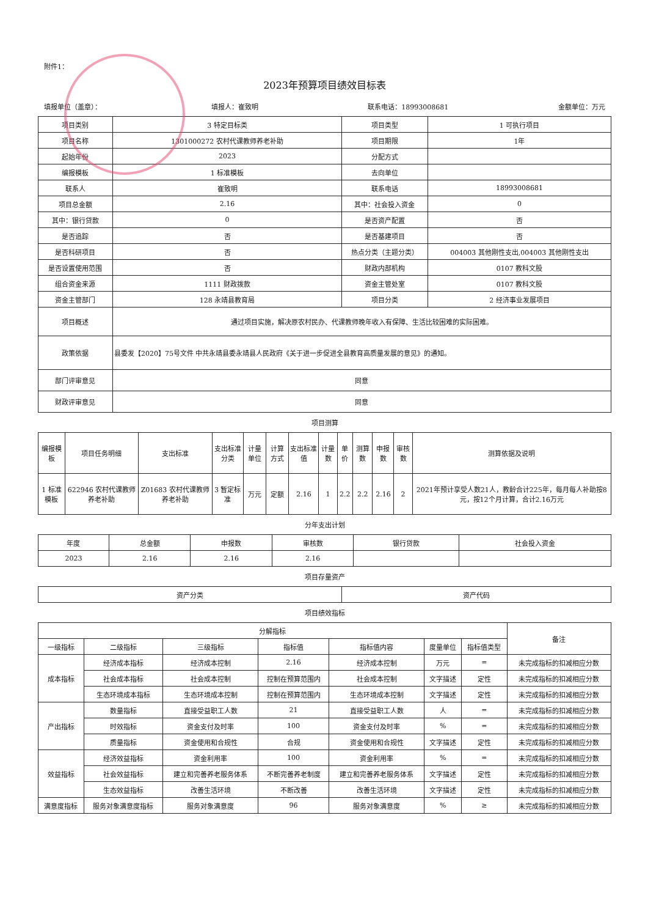附件1：
2023年预算项目绩效目标表
填报单位（盖章）： 填报人：崔致明 联系电话：18993008681 金额单位：万元
| 项目类别 | 3 特定目标类 | 项目类型 | 1 可执行项目 |
| 项目名称 | 1301000272 农村代课教师养老补助 | 项目期限 | 1年 |
| 起始年份 | 2023 | 分配方式 | |
| 编报模板 | 1 标准模板 | 去向单位 | |
| 联系人 | 崔致明 | 联系电话 | 18993008681 |
| 项目总金额 | 2.16 | 其中：社会投入资金 | 0 |
| 其中：银行贷款 | 0 | 是否资产配置 | 否 |
| 是否追踪 | 否 | 是否基建项目 | 否 |
| 是否科研项目 | 否 | 热点分类（主题分类） | 004003 其他刚性支出,004003 其他刚性支出 |
| 是否设置使用范围 | 否 | 财政内部机构 | 0107 教科文股 |
| 组合资金来源 | 1111 财政拨款 | 资金主管处室 | 0107 教科文股 |
| 资金主管部门 | 128 永靖县教育局 | 项目分类 | 2 经济事业发展项目 |
| 项目概述 | 通过项目实施，解决原农村民办、代课教师晚年收入有保障、生活比较困难的实际困难。 | | |
| 政策依据 | 县委发【2020】75号文件 中共永靖县委永靖县人民政府《关于进一步促进全县教育高质量发展的意见》的通知。 | | |
| 部门评审意见 | 同意 | | |
| 财政评审意见 | 同意 | | |
项目测算
| 编报模板 | 项目任务明细 | 支出标准 | 支出标准分类 | 计量单位 | 计算方式 | 支出标准值 | 计量数 | 单价 | 测算数 | 申报数 | 审核数 | 测算依据及说明 |
| 1 标准模板 | 622946 农村代课教师养老补助 | Z01683 农村代课教师养老补助 | 3 暂定标准 | 万元 | 定额 | 2.16 | 1 | 2.2 | 2.2 | 2.16 | 2 | 2021年预计享受人数21人，教龄合计225年，每月每人补助按8元，按12个月计算，合计2.16万元 |
分年支出计划
| 年度 | 总金额 | 申报数 | 审核数 | 银行贷款 | 社会投入资金 |
| 2023 | 2.16 | 2.16 | 2.16 | | |
项目存量资产
| 资产分类 | 资产代码 |
项目绩效指标
| 分解指标 | | | | | | | 备注 |
| 一级指标 | 二级指标 | 三级指标 | 指标值 | 指标值内容 | 度量单位 | 指标值类型 | |
| 成本指标 | 经济成本指标 | 经济成本控制 | 2.16 | 经济成本控制 | 万元 | = | 未完成指标的扣减相应分数 |
| | 社会成本指标 | 社会成本控制 | 控制在预算范围内 | 社会成本控制 | 文字描述 | 定性 | 未完成指标的扣减相应分数 |
| | 生态环境成本指标 | 生态环境成本控制 | 控制在预算范围内 | 生态环境成本控制 | 文字描述 | 定性 | 未完成指标的扣减相应分数 |
| 产出指标 | 数量指标 | 直接受益职工人数 | 21 | 直接受益职工人数 | 人 | = | 未完成指标的扣减相应分数 |
| | 时效指标 | 资金支付及时率 | 100 | 资金支付及时率 | % | = | 未完成指标的扣减相应分数 |
| | 质量指标 | 资金使用和合规性 | 合规 | 资金使用和合规性 | 文字描述 | 定性 | 未完成指标的扣减相应分数 |
| 效益指标 | 经济效益指标 | 资金利用率 | 100 | 资金利用率 | % | = | 未完成指标的扣减相应分数 |
| | 社会效益指标 | 建立和完善养老服务体系 | 不断完善养老制度 | 建立和完善养老服务体系 | 文字描述 | 定性 | 未完成指标的扣减相应分数 |
| | 生态效益指标 | 改善生活环境 | 不断改善 | 改善生活环境 | 文字描述 | 定性 | 未完成指标的扣减相应分数 |
| 满意度指标 | 服务对象满意度指标 | 服务对象满意度 | 96 | 服务对象满意度 | % | ≥ | 未完成指标的扣减相应分数 |